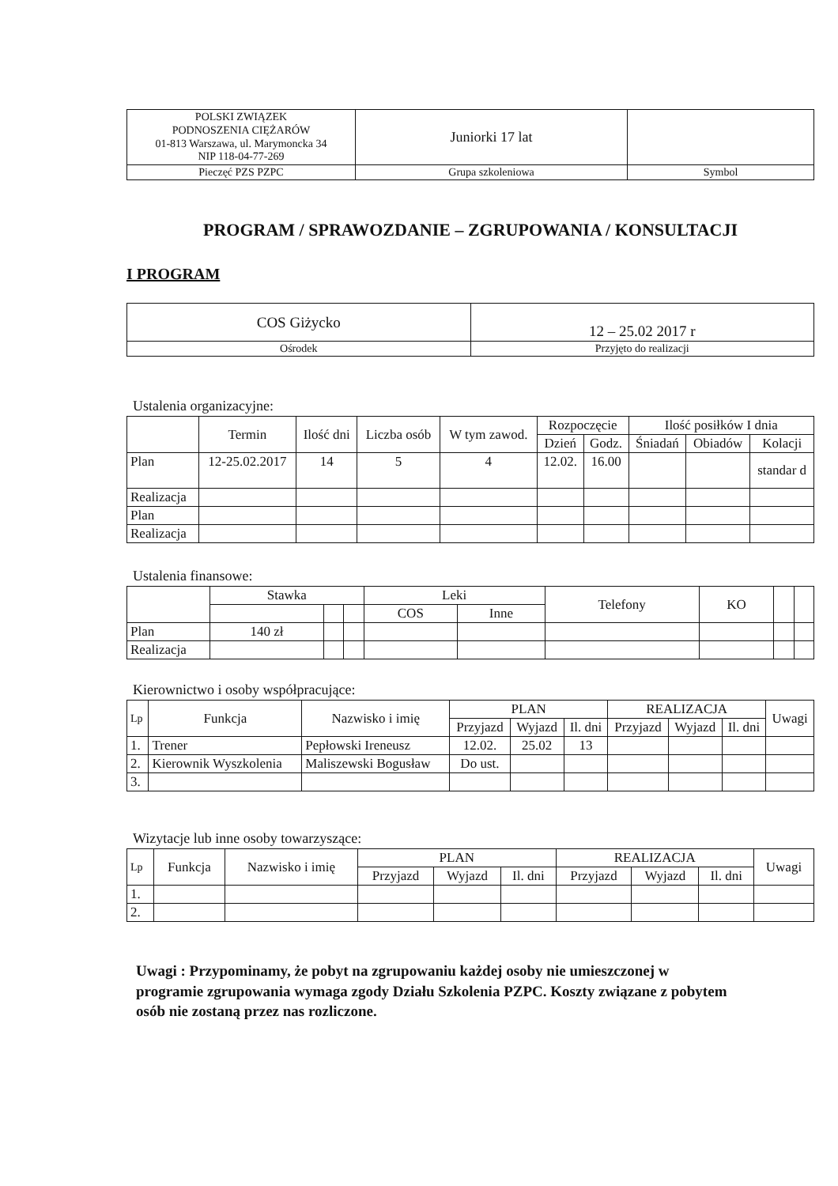| POLSKI ZWIĄZEK PODNOSZENIA CIĘŻARÓW 01-813 Warszawa, ul. Marymoncka 34 NIP 118-04-77-269 | Juniorki 17 lat | |
| Pieczęć PZS PZPC | Grupa szkoleniowa | Symbol |
PROGRAM / SPRAWOZDANIE – ZGRUPOWANIA / KONSULTACJI
I PROGRAM
| COS Giżycko | 12 – 25.02 2017 r |
| Ośrodek | Przyjęto do realizacji |
Ustalenia organizacyjne:
| | Termin | Ilość dni | Liczba osób | W tym zawod. | Rozpoczęcie | | Ilość posiłków I dnia | | |
| | | | | | Dzień | Godz. | Śniadań | Obiadów | Kolacji |
| Plan | 12-25.02.2017 | 14 | 5 | 4 | 12.02. | 16.00 | | | standar d |
| Realizacja | | | | | | | | | |
| Plan | | | | | | | | | |
| Realizacja | | | | | | | | | |
Ustalenia finansowe:
| | Stawka | | | Leki | | Telefony | KO | | |
| | | | | COS | Inne | | | | |
| Plan | 140 zł | | | | | | | | |
| Realizacja | | | | | | | | | |
Kierownictwo i osoby współpracujące:
| Lp | Funkcja | Nazwisko i imię | PLAN | | | REALIZACJA | | | Uwagi |
| | | | Przyjazd | Wyjazd | Il. dni | Przyjazd | Wyjazd | Il. dni | |
| 1. | Trener | Pepłowski Ireneusz | 12.02. | 25.02 | 13 | | | | |
| 2. | Kierownik Wyszkolenia | Maliszewski Bogusław | Do ust. | | | | | | |
| 3. | | | | | | | | | |
Wizytacje lub inne osoby towarzyszące:
| Lp | Funkcja | Nazwisko i imię | PLAN | | | REALIZACJA | | | Uwagi |
| | | | Przyjazd | Wyjazd | Il. dni | Przyjazd | Wyjazd | Il. dni | |
| 1. | | | | | | | | | |
| 2. | | | | | | | | | |
Uwagi : Przypominamy, że pobyt na zgrupowaniu każdej osoby nie umieszczonej w programie zgrupowania wymaga zgody Działu Szkolenia PZPC. Koszty związane z pobytem osób nie zostaną przez nas rozliczone.